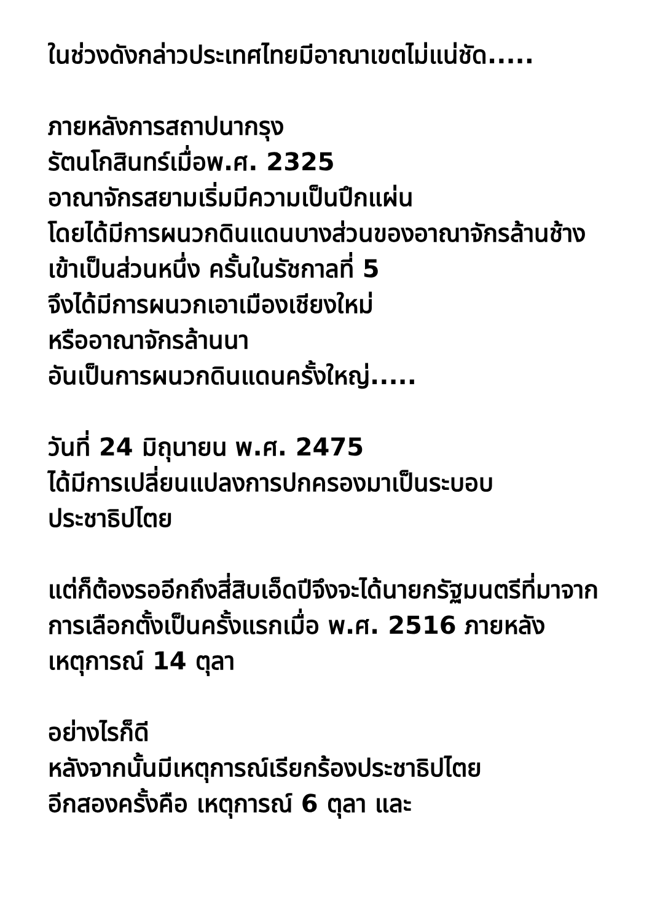ในช่วงดังกล่าวประเทศไทยมีอาณาเขตไม่แน่ชัด.....
ภายหลังการสถาปนากรุง
รัตนโกสินทร์เมื่อพ.ศ. 2325
อาณาจักรสยามเริ่มมีความเป็นปึกแผ่น
โดยได้มีการผนวกดินแดนบางส่วนของอาณาจักรล้านช้างเข้าเป็นส่วนหนึ่ง ครั้นในรัชกาลที่ 5
จึงได้มีการผนวกเอาเมืองเชียงใหม่
หรืออาณาจักรล้านนา
อันเป็นการผนวกดินแดนครั้งใหญ่.....
วันที่ 24 มิถุนายน พ.ศ. 2475
ได้มีการเปลี่ยนแปลงการปกครองมาเป็นระบอบประชาธิปไตย
แต่ก็ต้องรออีกถึงสี่สิบเอ็ดปีจึงจะได้นายกรัฐมนตรีที่มาจากการเลือกตั้งเป็นครั้งแรกเมื่อ พ.ศ. 2516 ภายหลังเหตุการณ์ 14 ตุลา
อย่างไรก็ดี
หลังจากนั้นมีเหตุการณ์เรียกร้องประชาธิปไตย
อีกสองครั้งคือ เหตุการณ์ 6 ตุลา และ